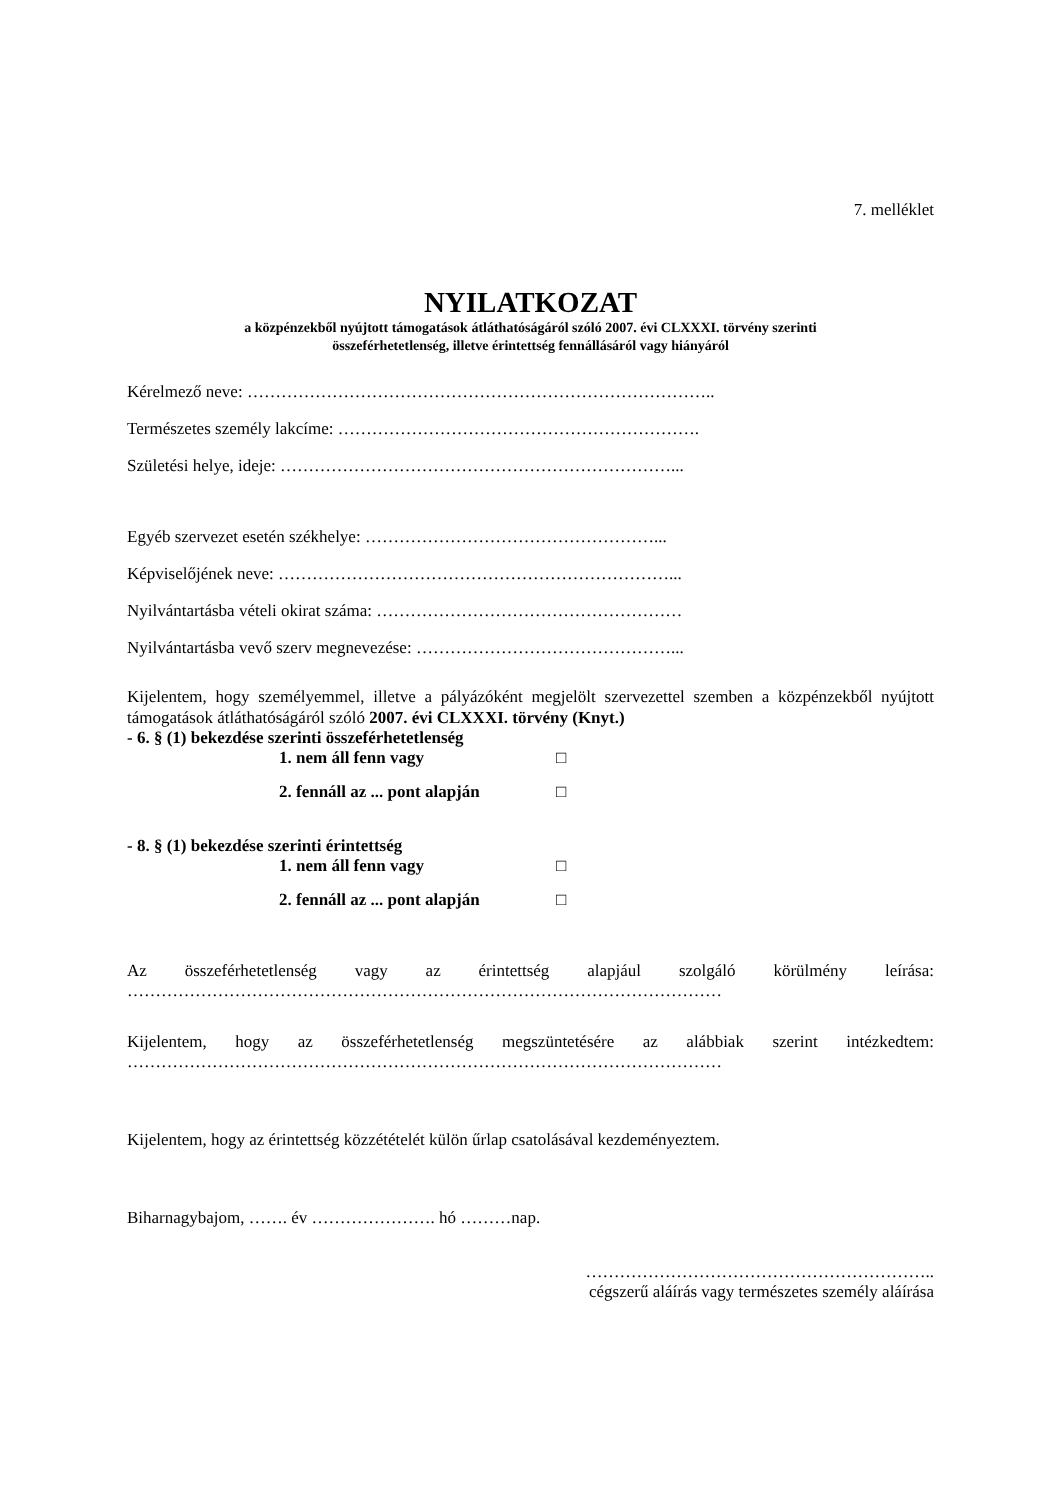7. melléklet
NYILATKOZAT
a közpénzekből nyújtott támogatások átláthatóságáról szóló 2007. évi CLXXXI. törvény szerinti
összeférhetetlenség, illetve érintettség fennállásáról vagy hiányáról
Kérelmező neve: ………………………………………………………………………..
Természetes személy lakcíme: ……………………………………………………….
Születési helye, ideje: ……………………………………………………………...
Egyéb szervezet esetén székhelye: ……………………………………………...
Képviselőjének neve: ……………………………………………………………...
Nyilvántartásba vételi okirat száma: ………………………………………………
Nyilvántartásba vevő szerv megnevezése: ………………………………………...
Kijelentem, hogy személyemmel, illetve a pályázóként megjelölt szervezettel szemben a közpénzekből nyújtott támogatások átláthatóságáról szóló 2007. évi CLXXXI. törvény (Knyt.)
- 6. § (1) bekezdése szerinti összeférhetetlenség
1. nem áll fenn vagy □
2. fennáll az ... pont alapján □
- 8. § (1) bekezdése szerinti érintettség
1. nem áll fenn vagy □
2. fennáll az ... pont alapján □
Az összeférhetetlenség vagy az érintettség alapjául szolgáló körülmény leírása:
……………………………………………………………………………………………
Kijelentem, hogy az összeférhetetlenség megszüntetésére az alábbiak szerint intézkedtem:
……………………………………………………………………………………………
Kijelentem, hogy az érintettség közzétételét külön űrlap csatolásával kezdeményeztem.
Biharnagybajom, ……. év …………………. hó ………nap.
……………………………………………………..
cégszerű aláírás vagy természetes személy aláírása